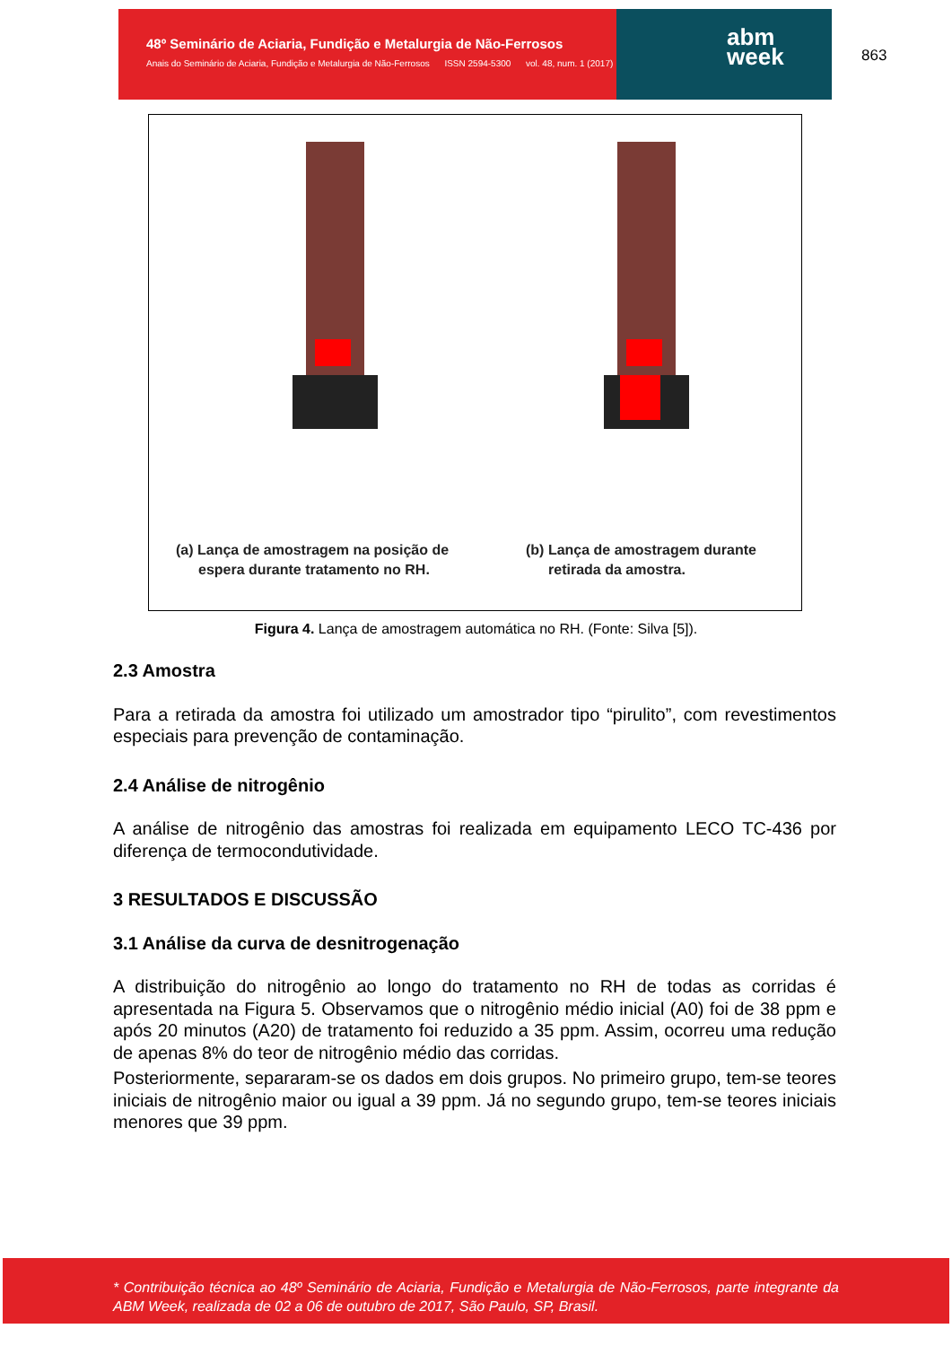48º Seminário de Aciaria, Fundição e Metalurgia de Não-Ferrosos
Anais do Seminário de Aciaria, Fundição e Metalurgia de Não-Ferrosos ISSN 2594-5300 vol. 48, num. 1 (2017)
abm
week
863
(a) Lança de amostragem na posição de
espera durante tratamento no RH.
(b) Lança de amostragem durante
retirada da amostra.
Figura 4. Lança de amostragem automática no RH. (Fonte: Silva [5]).
2.3 Amostra
Para a retirada da amostra foi utilizado um amostrador tipo “pirulito”, com revestimentos especiais para prevenção de contaminação.
2.4 Análise de nitrogênio
A análise de nitrogênio das amostras foi realizada em equipamento LECO TC-436 por diferença de termocondutividade.
3 RESULTADOS E DISCUSSÃO
3.1 Análise da curva de desnitrogenação
A distribuição do nitrogênio ao longo do tratamento no RH de todas as corridas é apresentada na Figura 5. Observamos que o nitrogênio médio inicial (A0) foi de 38 ppm e após 20 minutos (A20) de tratamento foi reduzido a 35 ppm. Assim, ocorreu uma redução de apenas 8% do teor de nitrogênio médio das corridas.
Posteriormente, separaram-se os dados em dois grupos. No primeiro grupo, tem-se teores iniciais de nitrogênio maior ou igual a 39 ppm. Já no segundo grupo, tem-se teores iniciais menores que 39 ppm.
* Contribuição técnica ao 48º Seminário de Aciaria, Fundição e Metalurgia de Não-Ferrosos, parte integrante da ABM Week, realizada de 02 a 06 de outubro de 2017, São Paulo, SP, Brasil.